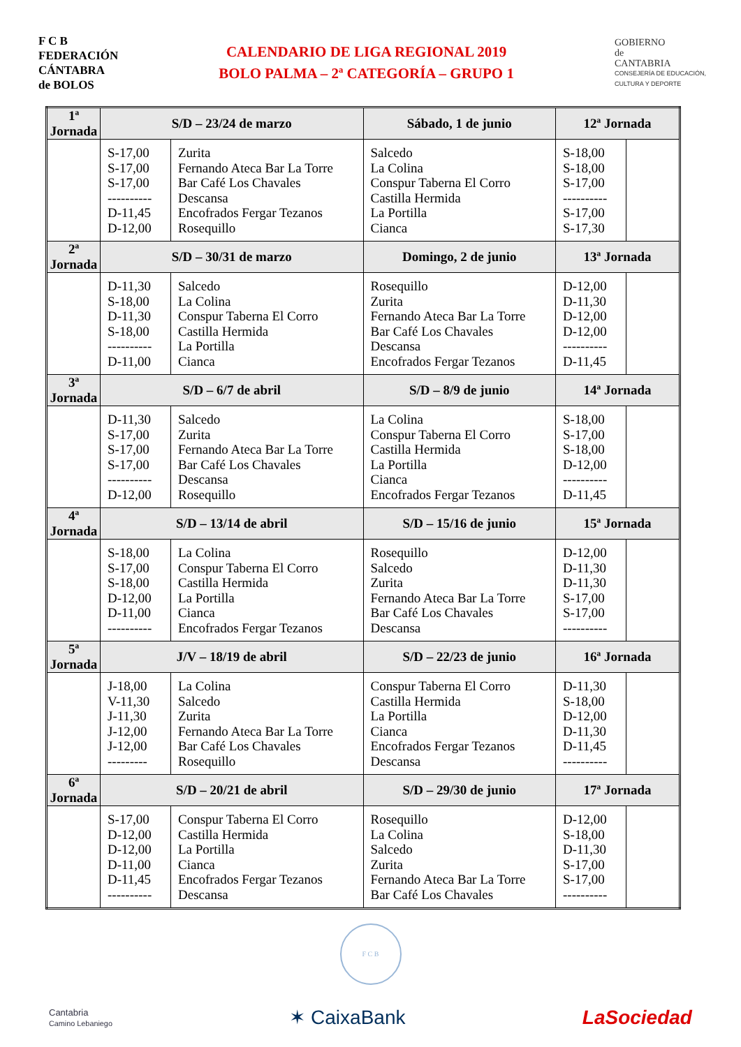F C B
FEDERACIÓN
CÁNTABRA
de BOLOS
CALENDARIO DE LIGA REGIONAL 2019
BOLO PALMA – 2ª CATEGORÍA – GRUPO 1
GOBIERNO
de
CANTABRIA
CONSEJERÍA DE EDUCACIÓN,
CULTURA Y DEPORTE
| 1ª Jornada | S/D – 23/24 de marzo | | Sábado, 1 de junio | 12ª Jornada | |
| --- | --- | --- | --- | --- | --- |
| | S-17,00 S-17,00 S-17,00 ---------- D-11,45 D-12,00 | Zurita Fernando Ateca Bar La Torre Bar Café Los Chavales Descansa Encofrados Fergar Tezanos Rosequillo | Salcedo La Colina Conspur Taberna El Corro Castilla Hermida La Portilla Cianca | S-18,00 S-18,00 S-17,00 ---------- S-17,00 S-17,30 | |
| 2ª Jornada | S/D – 30/31 de marzo | | Domingo, 2 de junio | 13ª Jornada | |
| | D-11,30 S-18,00 D-11,30 S-18,00 ---------- D-11,00 | Salcedo La Colina Conspur Taberna El Corro Castilla Hermida La Portilla Cianca | Rosequillo Zurita Fernando Ateca Bar La Torre Bar Café Los Chavales Descansa Encofrados Fergar Tezanos | D-12,00 D-11,30 D-12,00 D-12,00 ---------- D-11,45 | |
| 3ª Jornada | S/D – 6/7 de abril | | S/D – 8/9 de junio | 14ª Jornada | |
| | D-11,30 S-17,00 S-17,00 S-17,00 ---------- D-12,00 | Salcedo Zurita Fernando Ateca Bar La Torre Bar Café Los Chavales Descansa Rosequillo | La Colina Conspur Taberna El Corro Castilla Hermida La Portilla Cianca Encofrados Fergar Tezanos | S-18,00 S-17,00 S-18,00 D-12,00 ---------- D-11,45 | |
| 4ª Jornada | S/D – 13/14 de abril | | S/D – 15/16 de junio | 15ª Jornada | |
| | S-18,00 S-17,00 S-18,00 D-12,00 D-11,00 ---------- | La Colina Conspur Taberna El Corro Castilla Hermida La Portilla Cianca Encofrados Fergar Tezanos | Rosequillo Salcedo Zurita Fernando Ateca Bar La Torre Bar Café Los Chavales Descansa | D-12,00 D-11,30 D-11,30 S-17,00 S-17,00 ---------- | |
| 5ª Jornada | J/V – 18/19 de abril | | S/D – 22/23 de junio | 16ª Jornada | |
| | J-18,00 V-11,30 J-11,30 J-12,00 J-12,00 --------- | La Colina Salcedo Zurita Fernando Ateca Bar La Torre Bar Café Los Chavales Rosequillo | Conspur Taberna El Corro Castilla Hermida La Portilla Cianca Encofrados Fergar Tezanos Descansa | D-11,30 S-18,00 D-12,00 D-11,30 D-11,45 ---------- | |
| 6ª Jornada | S/D – 20/21 de abril | | S/D – 29/30 de junio | 17ª Jornada | |
| | S-17,00 D-12,00 D-12,00 D-11,00 D-11,45 ---------- | Conspur Taberna El Corro Castilla Hermida La Portilla Cianca Encofrados Fergar Tezanos Descansa | Rosequillo La Colina Salcedo Zurita Fernando Ateca Bar La Torre Bar Café Los Chavales | D-12,00 S-18,00 D-11,30 S-17,00 S-17,00 ---------- | |
F C B
Cantabria
Camino Lebaniego
✶ CaixaBank LaSociedad